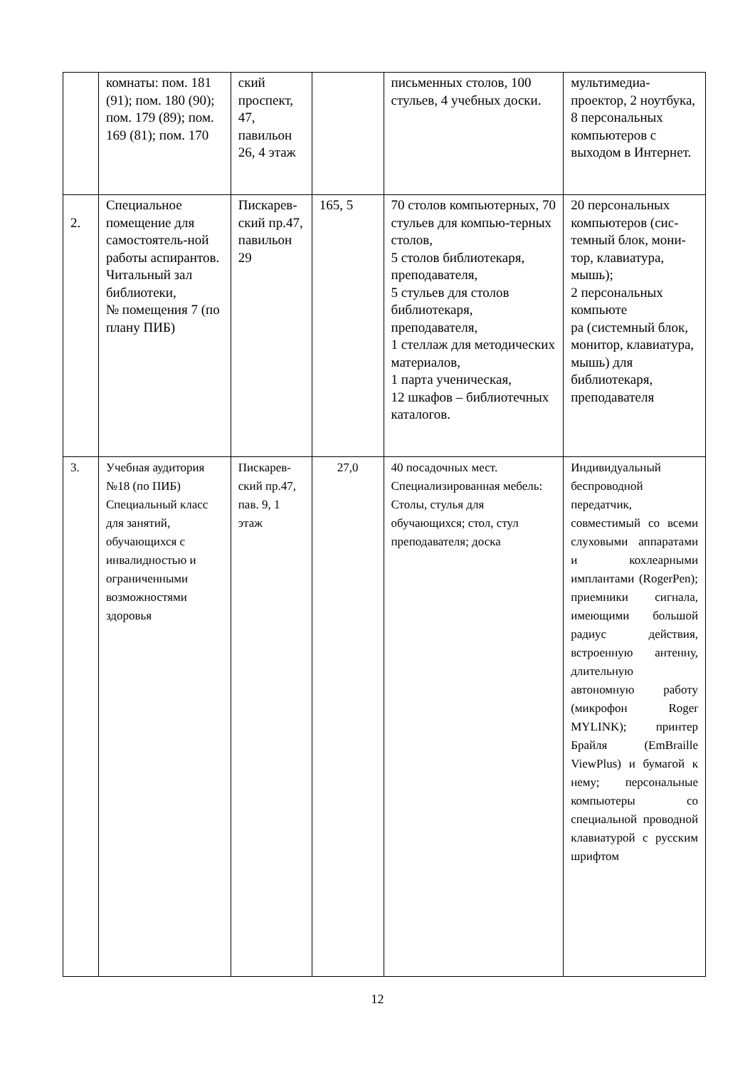| | комнаты: пом. 181 (91); пом. 180 (90); пом. 179 (89); пом. 169 (81); пом. 170 | ский проспект, 47, павильон 26, 4 этаж | | письменных столов, 100 стульев, 4 учебных доски. | мультимедиа-проектор, 2 ноутбука, 8 персональных компьютеров с выходом в Интернет. |
| 2. | Специальное помещение для самостоятель-ной работы аспирантов. Читальный зал библиотеки, № помещения 7 (по плану ПИБ) | Пискарев-ский пр.47, павильон 29 | 165, 5 | 70 столов компьютерных, 70 стульев для компью-терных столов, 5 столов библиотекаря, преподавателя, 5 стульев для столов библиотекаря, преподавателя, 1 стеллаж для методических материалов, 1 парта ученическая, 12 шкафов – библиотечных каталогов. | 20 персональных компьютеров (сис-темный блок, мони-тор, клавиатура, мышь); 2 персональных компьюте ра (системный блок, монитор, клавиатура, мышь) для библиотекаря, преподавателя |
| 3. | Учебная аудитория №18 (по ПИБ) Специальный класс для занятий, обучающихся с инвалидностью и ограниченными возможностями здоровья | Пискарев-ский пр.47, пав. 9, 1 этаж | 27,0 | 40 посадочных мест. Специализированная мебель: Столы, стулья для обучающихся; стол, стул преподавателя; доска | Индивидуальный беспроводной передатчик, совместимый со всеми слуховыми аппаратами и кохлеарными имплантами (RogerPen); приемники сигнала, имеющими большой радиус действия, встроенную антенну, длительную автономную работу (микрофон Roger MYLINK); принтер Брайля (EmBraille ViewPlus) и бумагой к нему; персональные компьютеры со специальной проводной клавиатурой с русским шрифтом |
12